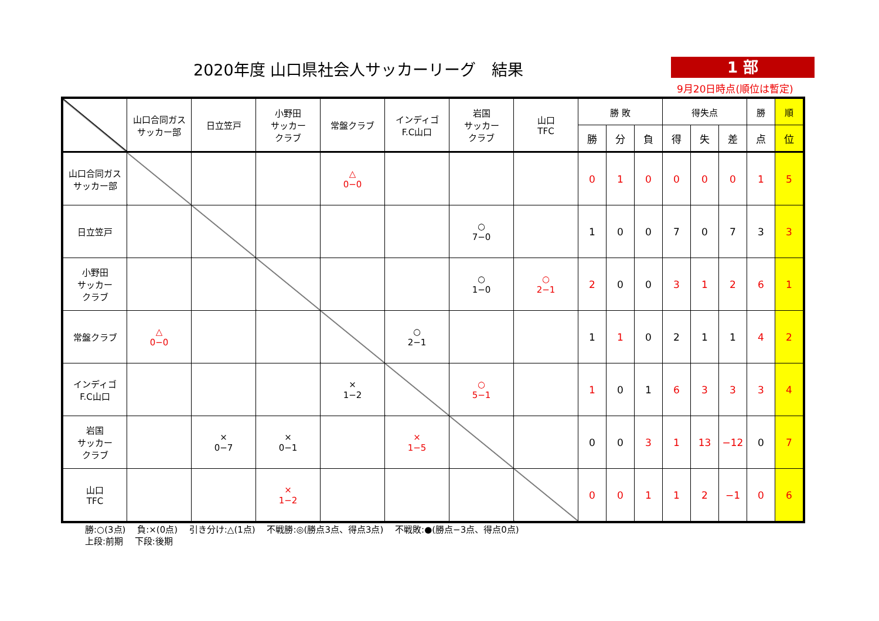2020年度 山口県社会人サッカーリーグ　結果
1 部
9月20日時点(順位は暫定)
| | 山口合同ガス サッカー部 | 日立笠戸 | 小野田 サッカー クラブ | 常盤クラブ | インディゴ F.C山口 | 岩国 サッカー クラブ | 山口 TFC | 勝 敗 | | | 得失点 | | | 勝 | 順 |
| --- | --- | --- | --- | --- | --- | --- | --- | --- | --- | --- | --- | --- | --- | --- | --- |
| | | | | | | | | 勝 | 分 | 負 | 得 | 失 | 差 | 点 | 位 |
| 山口合同ガス サッカー部 | | | | △ 0−0 | | | | 0 | 1 | 0 | 0 | 0 | 0 | 1 | 5 |
| 日立笠戸 | | | | | | ○ 7−0 | | 1 | 0 | 0 | 7 | 0 | 7 | 3 | 3 |
| 小野田 サッカー クラブ | | | | | | ○ 1−0 | ○ 2−1 | 2 | 0 | 0 | 3 | 1 | 2 | 6 | 1 |
| 常盤クラブ | △ 0−0 | | | | ○ 2−1 | | | 1 | 1 | 0 | 2 | 1 | 1 | 4 | 2 |
| インディゴ F.C山口 | | | | × 1−2 | | ○ 5−1 | | 1 | 0 | 1 | 6 | 3 | 3 | 3 | 4 |
| 岩国 サッカー クラブ | | × 0−7 | × 0−1 | | × 1−5 | | | 0 | 0 | 3 | 1 | 13 | −12 | 0 | 7 |
| 山口 TFC | | | × 1−2 | | | | | 0 | 0 | 1 | 1 | 2 | −1 | 0 | 6 |
勝:○(3点)　 負:×(0点)　 引き分け:△(1点)　 不戦勝:◎(勝点3点、得点3点)　 不戦敗:●(勝点−3点、得点0点)
上段:前期　 下段:後期